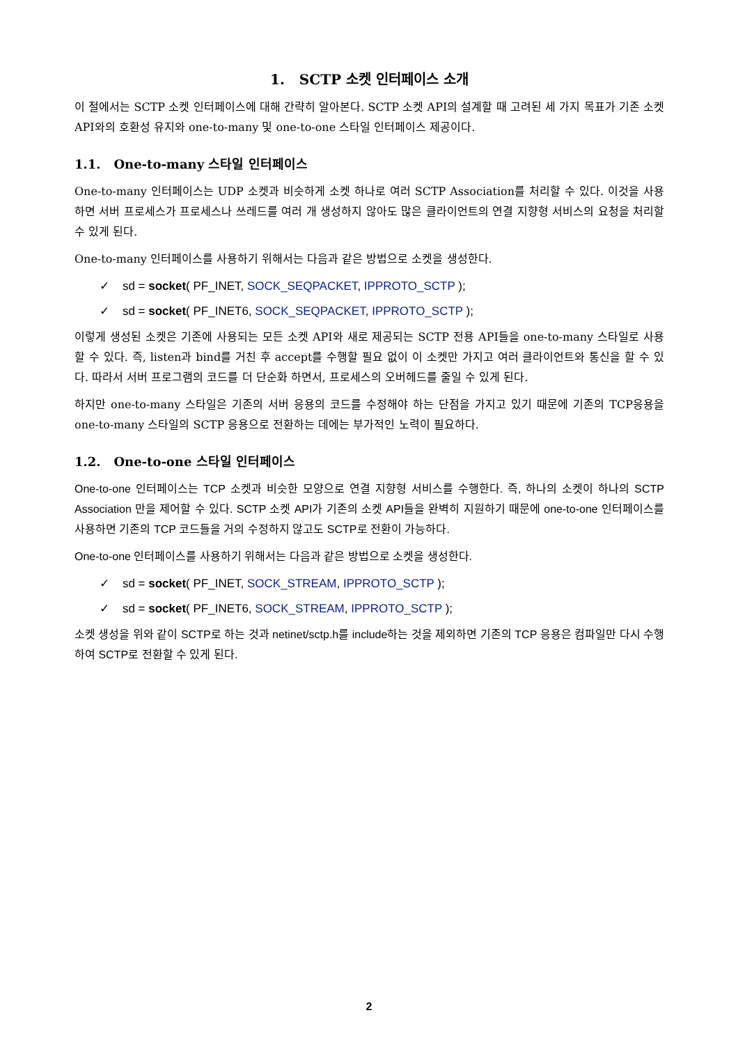1. SCTP 소켓 인터페이스 소개
이 절에서는 SCTP 소켓 인터페이스에 대해 간략히 알아본다. SCTP 소켓 API의 설계할 때 고려된 세 가지 목표가 기존 소켓 API와의 호환성 유지와 one-to-many 및 one-to-one 스타일 인터페이스 제공이다.
1.1. One-to-many 스타일 인터페이스
One-to-many 인터페이스는 UDP 소켓과 비슷하게 소켓 하나로 여러 SCTP Association를 처리할 수 있다. 이것을 사용하면 서버 프로세스가 프로세스나 쓰레드를 여러 개 생성하지 않아도 많은 클라이언트의 연결 지향형 서비스의 요청을 처리할 수 있게 된다.
One-to-many 인터페이스를 사용하기 위해서는 다음과 같은 방법으로 소켓을 생성한다.
✓ sd = socket( PF_INET, SOCK_SEQPACKET, IPPROTO_SCTP );
✓ sd = socket( PF_INET6, SOCK_SEQPACKET, IPPROTO_SCTP );
이렇게 생성된 소켓은 기존에 사용되는 모든 소켓 API와 새로 제공되는 SCTP 전용 API들을 one-to-many 스타일로 사용할 수 있다. 즉, listen과 bind를 거친 후 accept를 수행할 필요 없이 이 소켓만 가지고 여러 클라이언트와 통신을 할 수 있다. 따라서 서버 프로그램의 코드를 더 단순화 하면서, 프로세스의 오버헤드를 줄일 수 있게 된다.
하지만 one-to-many 스타일은 기존의 서버 응용의 코드를 수정해야 하는 단점을 가지고 있기 때문에 기존의 TCP응용을 one-to-many 스타일의 SCTP 응용으로 전환하는 데에는 부가적인 노력이 필요하다.
1.2. One-to-one 스타일 인터페이스
One-to-one 인터페이스는 TCP 소켓과 비슷한 모양으로 연결 지향형 서비스를 수행한다. 즉, 하나의 소켓이 하나의 SCTP Association 만을 제어할 수 있다. SCTP 소켓 API가 기존의 소켓 API들을 완벽히 지원하기 때문에 one-to-one 인터페이스를 사용하면 기존의 TCP 코드들을 거의 수정하지 않고도 SCTP로 전환이 가능하다.
One-to-one 인터페이스를 사용하기 위해서는 다음과 같은 방법으로 소켓을 생성한다.
✓ sd = socket( PF_INET, SOCK_STREAM, IPPROTO_SCTP );
✓ sd = socket( PF_INET6, SOCK_STREAM, IPPROTO_SCTP );
소켓 생성을 위와 같이 SCTP로 하는 것과 netinet/sctp.h를 include하는 것을 제외하면 기존의 TCP 응용은 컴파일만 다시 수행하여 SCTP로 전환할 수 있게 된다.
2